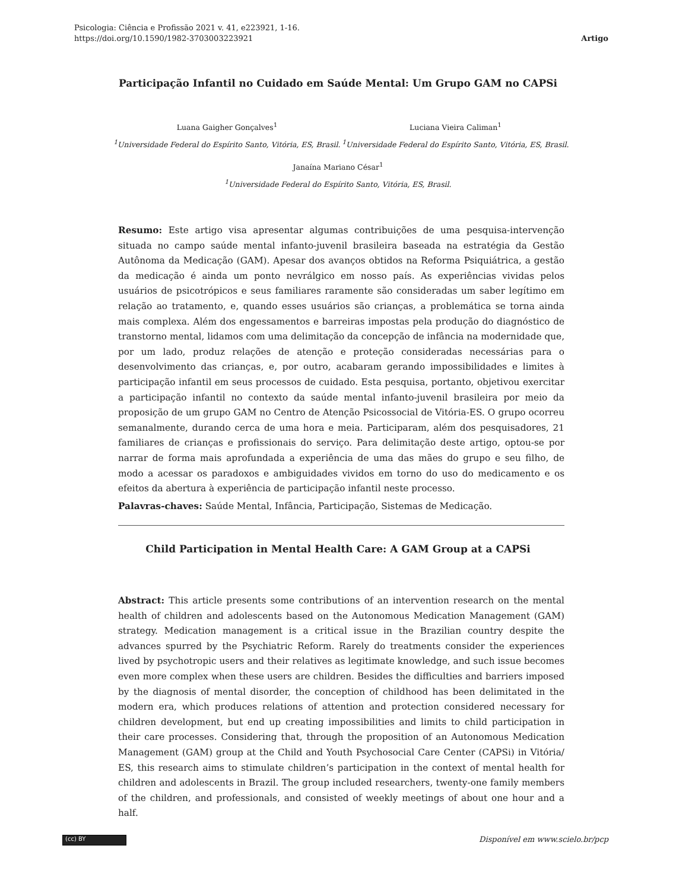Psicologia: Ciência e Profissão 2021 v. 41, e223921, 1-16.
https://doi.org/10.1590/1982-3703003223921
Artigo
Participação Infantil no Cuidado em Saúde Mental: Um Grupo GAM no CAPSi
Luana Gaigher Gonçalves<sup>1</sup>
<sup>1</sup> Universidade Federal do Espírito Santo, Vitória, ES, Brasil.
Luciana Vieira Caliman<sup>1</sup>
<sup>1</sup> Universidade Federal do Espírito Santo, Vitória, ES, Brasil.
Janaína Mariano César<sup>1</sup>
<sup>1</sup> Universidade Federal do Espírito Santo, Vitória, ES, Brasil.
Resumo: Este artigo visa apresentar algumas contribuições de uma pesquisa-intervenção situada no campo saúde mental infanto-juvenil brasileira baseada na estratégia da Gestão Autônoma da Medicação (GAM). Apesar dos avanços obtidos na Reforma Psiquiátrica, a gestão da medicação é ainda um ponto nevrálgico em nosso país. As experiências vividas pelos usuários de psicotrópicos e seus familiares raramente são consideradas um saber legítimo em relação ao tratamento, e, quando esses usuários são crianças, a problemática se torna ainda mais complexa. Além dos engessamentos e barreiras impostas pela produção do diagnóstico de transtorno mental, lidamos com uma delimitação da concepção de infância na modernidade que, por um lado, produz relações de atenção e proteção consideradas necessárias para o desenvolvimento das crianças, e, por outro, acabaram gerando impossibilidades e limites à participação infantil em seus processos de cuidado. Esta pesquisa, portanto, objetivou exercitar a participação infantil no contexto da saúde mental infanto-juvenil brasileira por meio da proposição de um grupo GAM no Centro de Atenção Psicossocial de Vitória-ES. O grupo ocorreu semanalmente, durando cerca de uma hora e meia. Participaram, além dos pesquisadores, 21 familiares de crianças e profissionais do serviço. Para delimitação deste artigo, optou-se por narrar de forma mais aprofundada a experiência de uma das mães do grupo e seu filho, de modo a acessar os paradoxos e ambiguidades vividos em torno do uso do medicamento e os efeitos da abertura à experiência de participação infantil neste processo.
Palavras-chaves: Saúde Mental, Infância, Participação, Sistemas de Medicação.
Child Participation in Mental Health Care: A GAM Group at a CAPSi
Abstract: This article presents some contributions of an intervention research on the mental health of children and adolescents based on the Autonomous Medication Management (GAM) strategy. Medication management is a critical issue in the Brazilian country despite the advances spurred by the Psychiatric Reform. Rarely do treatments consider the experiences lived by psychotropic users and their relatives as legitimate knowledge, and such issue becomes even more complex when these users are children. Besides the difficulties and barriers imposed by the diagnosis of mental disorder, the conception of childhood has been delimitated in the modern era, which produces relations of attention and protection considered necessary for children development, but end up creating impossibilities and limits to child participation in their care processes. Considering that, through the proposition of an Autonomous Medication Management (GAM) group at the Child and Youth Psychosocial Care Center (CAPSi) in Vitória/ ES, this research aims to stimulate children’s participation in the context of mental health for children and adolescents in Brazil. The group included researchers, twenty-one family members of the children, and professionals, and consisted of weekly meetings of about one hour and a half.
(cc) BY
Disponível em www.scielo.br/pcp